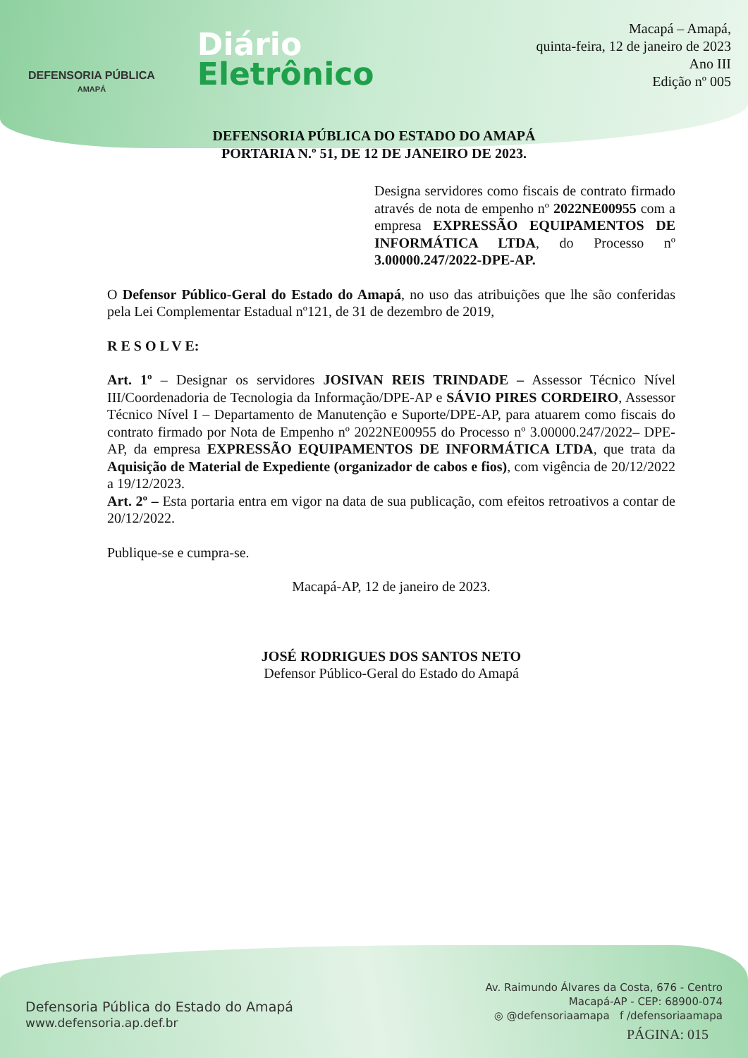DEFENSORIA PÚBLICA
AMAPÁ
Diário
Eletrônico
Macapá – Amapá,
quinta-feira, 12 de janeiro de 2023
Ano III
Edição nº 005
DEFENSORIA PÚBLICA DO ESTADO DO AMAPÁ
PORTARIA N.º 51, DE 12 DE JANEIRO DE 2023.
Designa servidores como fiscais de contrato firmado através de nota de empenho nº 2022NE00955 com a empresa EXPRESSÃO EQUIPAMENTOS DE INFORMÁTICA LTDA, do Processo nº 3.00000.247/2022-DPE-AP.
O Defensor Público-Geral do Estado do Amapá, no uso das atribuições que lhe são conferidas pela Lei Complementar Estadual nº121, de 31 de dezembro de 2019,
R E S O L V E:
Art. 1º – Designar os servidores JOSIVAN REIS TRINDADE – Assessor Técnico Nível III/Coordenadoria de Tecnologia da Informação/DPE-AP e SÁVIO PIRES CORDEIRO, Assessor Técnico Nível I – Departamento de Manutenção e Suporte/DPE-AP, para atuarem como fiscais do contrato firmado por Nota de Empenho nº 2022NE00955 do Processo nº 3.00000.247/2022– DPE-AP, da empresa EXPRESSÃO EQUIPAMENTOS DE INFORMÁTICA LTDA, que trata da Aquisição de Material de Expediente (organizador de cabos e fios), com vigência de 20/12/2022 a 19/12/2023.
Art. 2º – Esta portaria entra em vigor na data de sua publicação, com efeitos retroativos a contar de 20/12/2022.
Publique-se e cumpra-se.
Macapá-AP, 12 de janeiro de 2023.
JOSÉ RODRIGUES DOS SANTOS NETO
Defensor Público-Geral do Estado do Amapá
Defensoria Pública do Estado do Amapá
www.defensoria.ap.def.br
Av. Raimundo Álvares da Costa, 676 - Centro
Macapá-AP - CEP: 68900-074
◎ @defensoriaamapa f /defensoriaamapa
PÁGINA: 015